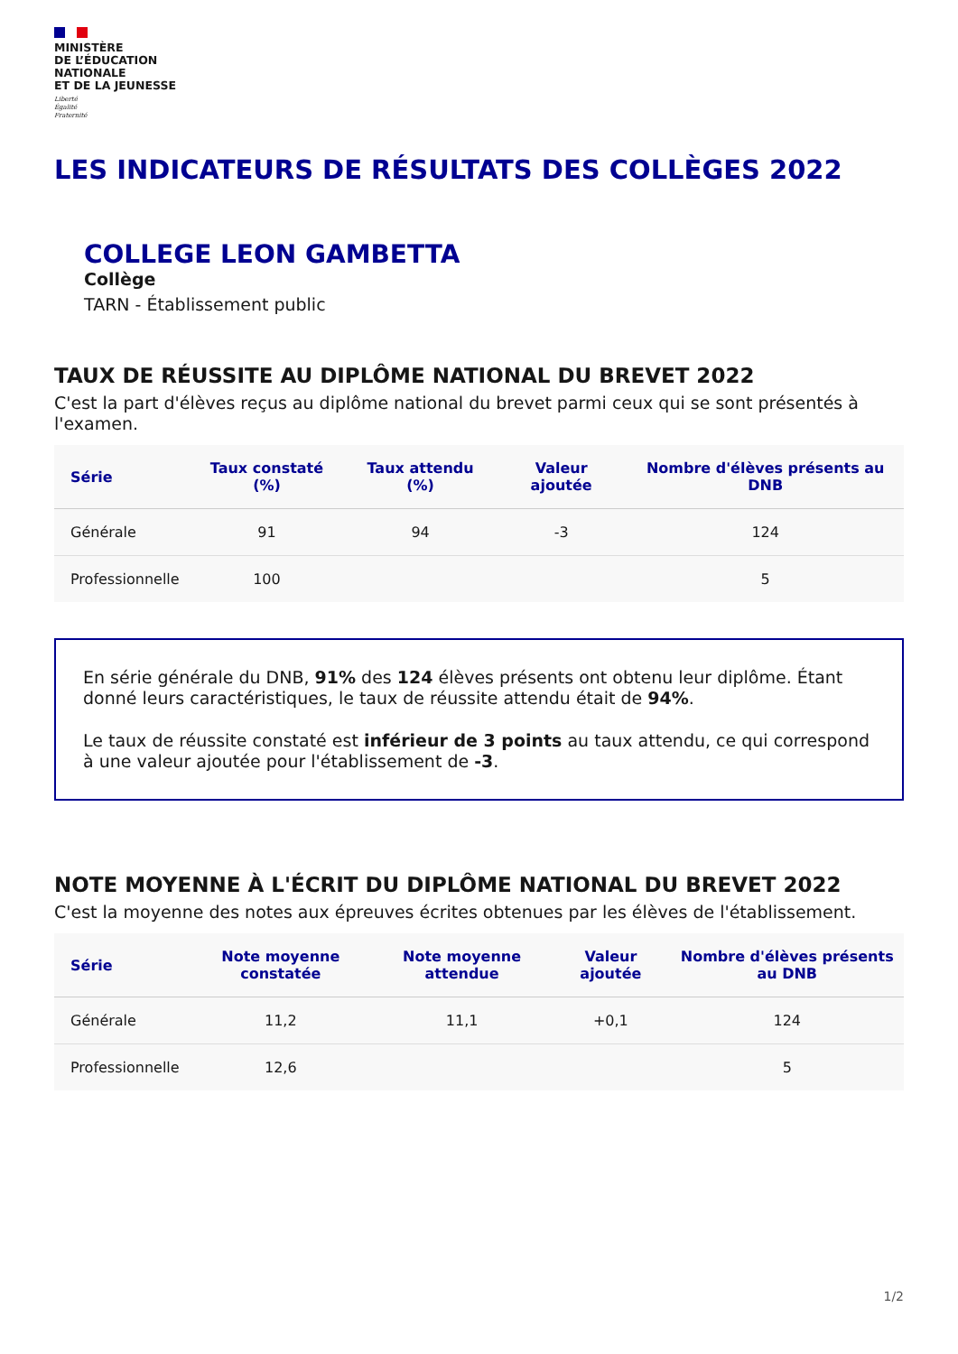MINISTÈRE
DE L’ÉDUCATION
NATIONALE
ET DE LA JEUNESSE
Liberté
Égalité
Fraternité
LES INDICATEURS DE RÉSULTATS DES COLLÈGES 2022
COLLEGE LEON GAMBETTA
Collège
TARN - Établissement public
TAUX DE RÉUSSITE AU DIPLÔME NATIONAL DU BREVET 2022
C'est la part d'élèves reçus au diplôme national du brevet parmi ceux qui se sont présentés à l'examen.
| Série | Taux constaté (%) | Taux attendu (%) | Valeur ajoutée | Nombre d'élèves présents au DNB |
| --- | --- | --- | --- | --- |
| Générale | 91 | 94 | -3 | 124 |
| Professionnelle | 100 | | | 5 |
En série générale du DNB, 91% des 124 élèves présents ont obtenu leur diplôme. Étant donné leurs caractéristiques, le taux de réussite attendu était de 94%.
Le taux de réussite constaté est inférieur de 3 points au taux attendu, ce qui correspond à une valeur ajoutée pour l'établissement de -3.
NOTE MOYENNE À L'ÉCRIT DU DIPLÔME NATIONAL DU BREVET 2022
C'est la moyenne des notes aux épreuves écrites obtenues par les élèves de l'établissement.
| Série | Note moyenne constatée | Note moyenne attendue | Valeur ajoutée | Nombre d'élèves présents au DNB |
| --- | --- | --- | --- | --- |
| Générale | 11,2 | 11,1 | +0,1 | 124 |
| Professionnelle | 12,6 | | | 5 |
1/2